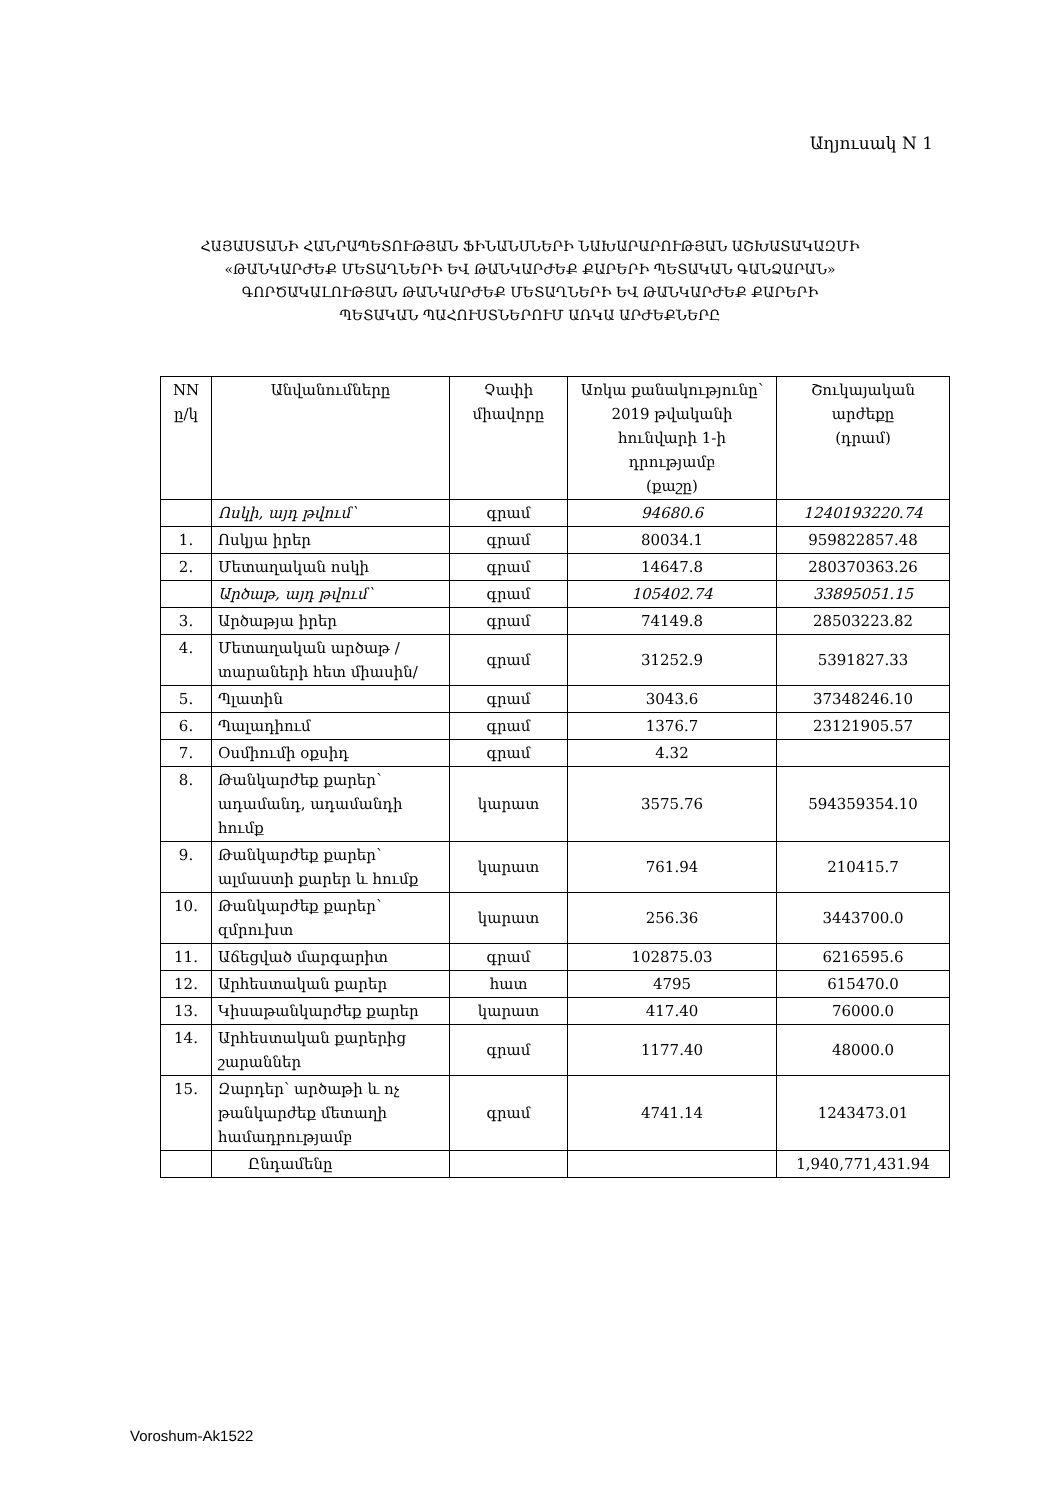Աղյուսակ N 1
ՀԱՅԱՍՏԱՆԻ ՀԱՆՐԱՊԵՏՈՒԹՅԱՆ ՖԻՆԱՆՍՆԵՐԻ ՆԱԽԱՐԱՐՈՒԹՅԱՆ ԱՇԽԱՏԱԿԱԶՄԻ
«ԹԱՆԿԱՐԺԵՔ ՄԵՏԱՂՆԵՐԻ ԵՎ ԹԱՆԿԱՐԺԵՔ ՔԱՐԵՐԻ ՊԵՏԱԿԱՆ ԳԱՆՁԱՐԱՆ»
ԳՈՐԾԱԿԱԼՈՒԹՅԱՆ ԹԱՆԿԱՐԺԵՔ ՄԵՏԱՂՆԵՐԻ ԵՎ ԹԱՆԿԱՐԺԵՔ ՔԱՐԵՐԻ
ՊԵՏԱԿԱՆ ՊԱՀՈՒՍՏՆԵՐՈՒՄ ԱՌԿԱ ԱՐԺԵՔՆԵՐԸ
| NN ը/կ | Անվանումները | Չափի միավորը | Առկա քանակությունը՝ 2019 թվականի հունվարի 1-ի դրությամբ (քաշը) | Շուկայական արժեքը (դրամ) |
| --- | --- | --- | --- | --- |
| | Ոսկի, այդ թվում՝ | գրամ | 94680.6 | 1240193220.74 |
| 1. | Ոսկյա իրեր | գրամ | 80034.1 | 959822857.48 |
| 2. | Մետաղական ոսկի | գրամ | 14647.8 | 280370363.26 |
| | Արծաթ, այդ թվում՝ | գրամ | 105402.74 | 33895051.15 |
| 3. | Արծաթյա իրեր | գրամ | 74149.8 | 28503223.82 |
| 4. | Մետաղական արծաթ /տարաների հետ միասին/ | գրամ | 31252.9 | 5391827.33 |
| 5. | Պլատին | գրամ | 3043.6 | 37348246.10 |
| 6. | Պալադիում | գրամ | 1376.7 | 23121905.57 |
| 7. | Օսմիումի օքսիդ | գրամ | 4.32 | |
| 8. | Թանկարժեք քարեր՝ ադամանդ, ադամանդի հումք | կարատ | 3575.76 | 594359354.10 |
| 9. | Թանկարժեք քարեր՝ ալմաստի քարեր և հումք | կարատ | 761.94 | 210415.7 |
| 10. | Թանկարժեք քարեր՝ զմրուխտ | կարատ | 256.36 | 3443700.0 |
| 11. | Աճեցված մարգարիտ | գրամ | 102875.03 | 6216595.6 |
| 12. | Արհեստական քարեր | հատ | 4795 | 615470.0 |
| 13. | Կիսաթանկարժեք քարեր | կարատ | 417.40 | 76000.0 |
| 14. | Արհեստական քարերից շարաններ | գրամ | 1177.40 | 48000.0 |
| 15. | Զարդեր՝ արծաթի և ոչ թանկարժեք մետաղի համադրությամբ | գրամ | 4741.14 | 1243473.01 |
| | Ընդամենը | | | 1,940,771,431.94 |
Voroshum-Ak1522